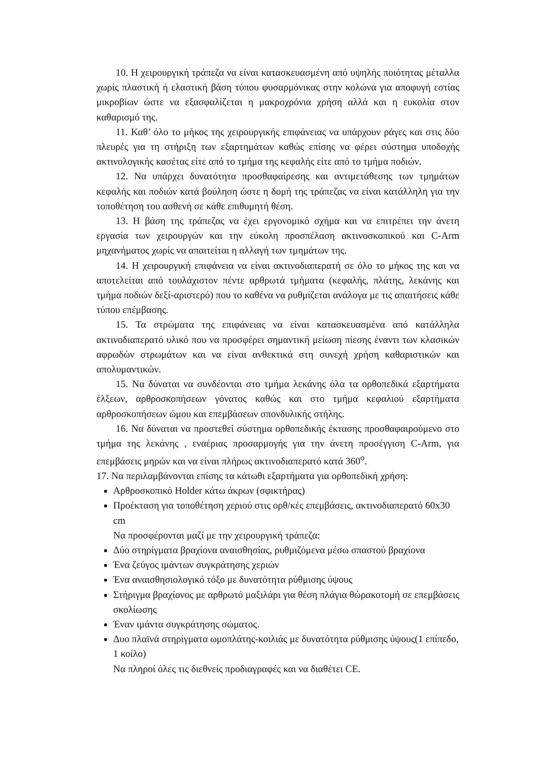10. Η χειρουργική τράπεζα να είναι κατασκευασμένη από υψηλής ποιότητας μέταλλα χωρίς πλαστική ή ελαστική βάση τύπου φυσαρμόνικας στην κολώνα για αποφυγή εστίας μικροβίων ώστε να εξασφαλίζεται η μακροχρόνια χρήση αλλά και η ευκολία στον καθαρισμό της.
11. Καθ’ όλο το μήκος της χειρουργικής επιφάνειας να υπάρχουν ράγες και στις δύο πλευρές για τη στήριξη των εξαρτημάτων καθώς επίσης να φέρει σύστημα υποδοχής ακτινολογικής κασέτας είτε από το τμήμα της κεφαλής είτε από το τμήμα ποδιών.
12. Να υπάρχει δυνατότητα προσθαφαίρεσης και αντιμετάθεσης των τμημάτων κεφαλής και ποδιών κατά βούληση ώστε η δομή της τράπεζας να είναι κατάλληλη για την τοποθέτηση του ασθενή σε κάθε επιθυμητή θέση.
13. Η βάση της τράπεζας να έχει εργονομικό σχήμα και να επιτρέπει την άνετη εργασία των χειρουργών και την εύκολη προσπέλαση ακτινοσκοπικού και C-Arm μηχανήματος χωρίς να απαιτείται η αλλαγή των τμημάτων της.
14. Η χειρουργική επιφάνεια να είναι ακτινοδιαπερατή σε όλο το μήκος της και να αποτελείται από τουλάχιστον πέντε αρθρωτά τμήματα (κεφαλής, πλάτης, λεκάνης και τμήμα ποδιών δεξί-αριστερό) που το καθένα να ρυθμίζεται ανάλογα με τις απαιτήσεις κάθε τύπου επέμβασης.
15. Τα στρώματα της επιφάνειας να είναι κατασκευασμένα από κατάλληλα ακτινοδιαπερατό υλικό που να προσφέρει σημαντική μείωση πίεσης έναντι των κλασικών αφρωδών στρωμάτων και να είναι ανθεκτικά στη συνεχή χρήση καθαριστικών και απολυμαντικών.
15. Να δύναται να συνδέονται στο τμήμα λεκάνης όλα τα ορθοπεδικά εξαρτήματα έλξεων, αρθροσκοπήσεων γόνατος καθώς και στο τμήμα κεφαλιού εξαρτήματα αρθροσκοπήσεων ώμου και επεμβάσεων σπονδυλικής στήλης.
16. Να δύναται να προστεθεί σύστημα ορθοπεδικής έκτασης προσθαφαιρούμενο στο τμήμα της λεκάνης , εναέριας προσαρμογής για την άνετη προσέγγιση C-Arm, για επεμβάσεις μηρών και να είναι πλήρως ακτινοδιαπερατό κατά 360<sup>ο</sup>.
17. Να περιλαμβάνονται επίσης τα κάτωθι εξαρτήματα για ορθοπεδική χρήση:
Αρθροσκοπικό Holder κάτω άκρων (σφικτήρας)
Προέκταση για τοποθέτηση χεριού στις ορθ/κές επεμβάσεις, ακτινοδιαπερατό 60x30 cm
Να προσφέρονται μαζί με την χειρουργική τράπεζα:
Δύο στηρίγματα βραχίονα αναισθησίας, ρυθμιζόμενα μέσω σπαστού βραχίονα
Ένα ζεύγος ιμάντων συγκράτησης χεριών
Ένα αναισθησιολογικό τόξο με δυνατότητα ρύθμισης ύψους
Στήριγμα βραχίονος με αρθρωτό μαξιλάρι για θέση πλάγια θώρακοτομή σε επεμβάσεις σκολίωσης
Έναν ιμάντα συγκράτησης σώματος.
Δυο πλαϊνά στηρίγματα ωμοπλάτης-κοιλιάς με δυνατότητα ρύθμισης ύψους(1 επίπεδο, 1 κοίλο)
Να πληροί όλες τις διεθνείς προδιαγραφές και να διαθέτει CE.